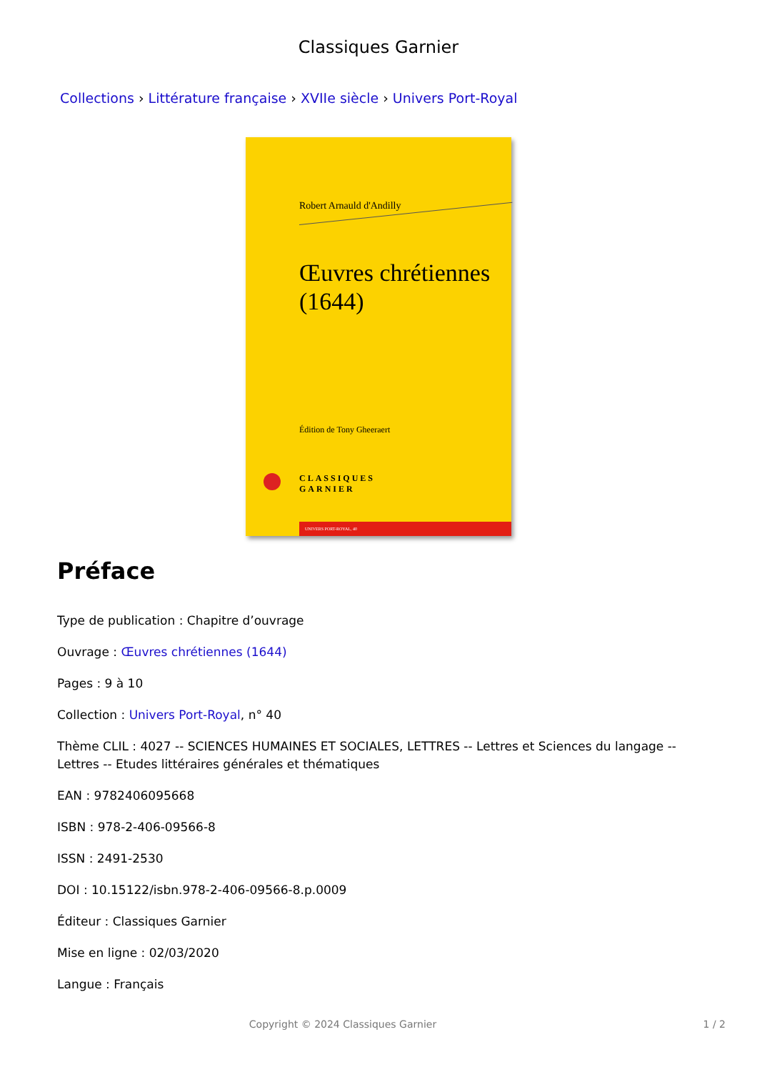Classiques Garnier
Collections › Littérature française › XVIIe siècle › Univers Port-Royal
Robert Arnauld d'Andilly
Œuvres chrétiennes
(1644)
Édition de Tony Gheeraert
CLASSIQUES
GARNIER
UNIVERS PORT-ROYAL, 40
Préface
Type de publication : Chapitre d’ouvrage
Ouvrage : Œuvres chrétiennes (1644)
Pages : 9 à 10
Collection : Univers Port-Royal, n° 40
Thème CLIL : 4027 -- SCIENCES HUMAINES ET SOCIALES, LETTRES -- Lettres et Sciences du langage -- Lettres -- Etudes littéraires générales et thématiques
EAN : 9782406095668
ISBN : 978-2-406-09566-8
ISSN : 2491-2530
DOI : 10.15122/isbn.978-2-406-09566-8.p.0009
Éditeur : Classiques Garnier
Mise en ligne : 02/03/2020
Langue : Français
Copyright © 2024 Classiques Garnier 1 / 2